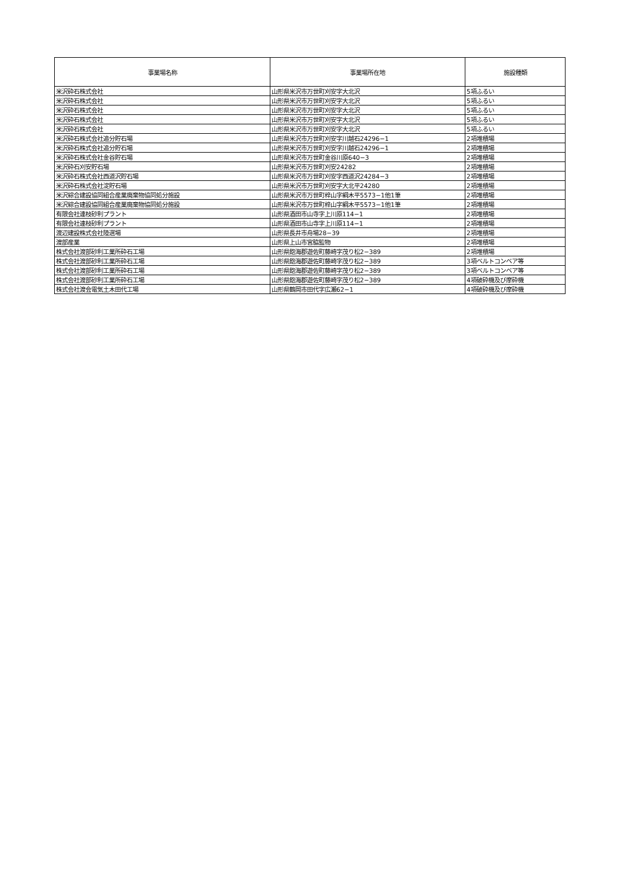| 事業場名称 | 事業場所在地 | 施設種類 |
| --- | --- | --- |
| 米沢砕石株式会社 | 山形県米沢市万世町刈安字大北沢 | 5項ふるい |
| 米沢砕石株式会社 | 山形県米沢市万世町刈安字大北沢 | 5項ふるい |
| 米沢砕石株式会社 | 山形県米沢市万世町刈安字大北沢 | 5項ふるい |
| 米沢砕石株式会社 | 山形県米沢市万世町刈安字大北沢 | 5項ふるい |
| 米沢砕石株式会社 | 山形県米沢市万世町刈安字大北沢 | 5項ふるい |
| 米沢砕石株式会社追分貯石場 | 山形県米沢市万世町刈安字川越石24296−1 | 2項堆積場 |
| 米沢砕石株式会社追分貯石場 | 山形県米沢市万世町刈安字川越石24296−1 | 2項堆積場 |
| 米沢砕石株式会社金谷貯石場 | 山形県米沢市万世町金谷川原640−3 | 2項堆積場 |
| 米沢砕石刈安貯石場 | 山形県米沢市万世町刈安24282 | 2項堆積場 |
| 米沢砕石株式会社西道沢貯石場 | 山形県米沢市万世町刈安字西道沢24284−3 | 2項堆積場 |
| 米沢砕石株式会社淀貯石場 | 山形県米沢市万世町刈安字大北平24280 | 2項堆積場 |
| 米沢綜合建設協同組合産業廃棄物協同処分施設 | 山形県米沢市万世町梓山字綱木平5573−1他1筆 | 2項堆積場 |
| 米沢綜合建設協同組合産業廃棄物協同処分施設 | 山形県米沢市万世町梓山字綱木平5573−1他1筆 | 2項堆積場 |
| 有限会社連枝砂利プラント | 山形県酒田市山寺字上川原114−1 | 2項堆積場 |
| 有限会社連枝砂利プラント | 山形県酒田市山寺字上川原114−1 | 2項堆積場 |
| 渡辺建設株式会社陸選場 | 山形県長井市舟場28−39 | 2項堆積場 |
| 渡部産業 | 山形県上山市宮脇監物 | 2項堆積場 |
| 株式会社渡部砂利工業所砕石工場 | 山形県飽海郡遊佐町藤崎字茂り松2−389 | 2項堆積場 |
| 株式会社渡部砂利工業所砕石工場 | 山形県飽海郡遊佐町藤崎字茂り松2−389 | 3項ベルトコンベア等 |
| 株式会社渡部砂利工業所砕石工場 | 山形県飽海郡遊佐町藤崎字茂り松2−389 | 3項ベルトコンベア等 |
| 株式会社渡部砂利工業所砕石工場 | 山形県飽海郡遊佐町藤崎字茂り松2−389 | 4項破砕機及び摩砕機 |
| 株式会社渡会電気土木田代工場 | 山形県鶴岡市田代字広瀬62−1 | 4項破砕機及び摩砕機 |